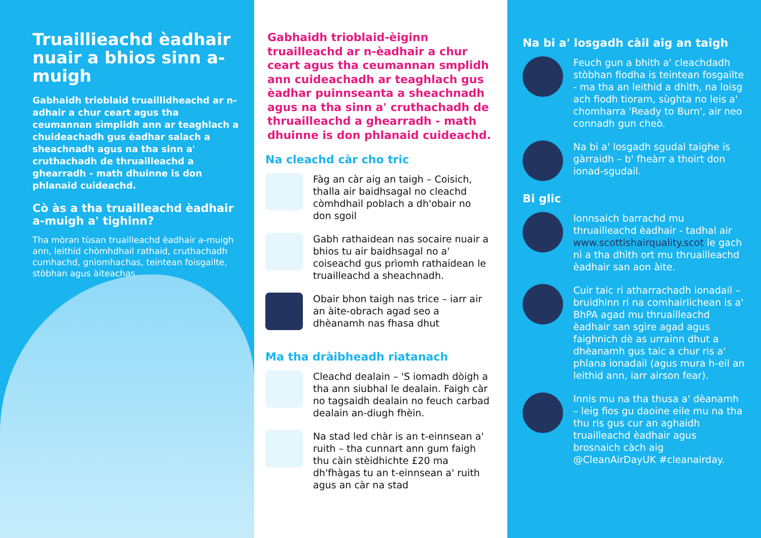Truaillieachd èadhair nuair a bhios sinn a-muigh
Gabhaidh trioblaid truaillidheachd ar n-adhair a chur ceart agus tha ceumannan sìmplidh ann ar teaghlach a chuideachadh gus èadhar salach a sheachnadh agus na tha sinn a' cruthachadh de thruailleachd a ghearradh - math dhuinne is don phlanaid cuideachd.
Cò às a tha truailleachd èadhair a-muigh a' tighinn?
Tha mòran tùsan truailleachd èadhair a-muigh ann, leithid chòmhdhail rathaid, cruthachadh cumhachd, gnìomhachas, teintean foisgailte, stòbhan agus àiteachas.
Gabhaidh trioblaid-èiginn truailleachd ar n-èadhair a chur ceart agus tha ceumannan smplidh ann cuideachadh ar teaghlach gus èadhar puinnseanta a sheachnadh agus na tha sinn a' cruthachadh de thruailleachd a ghearradh - math dhuinne is don phlanaid cuideachd.
Na cleachd càr cho tric
Fàg an càr aig an taigh – Coisich, thalla air baidhsagal no cleachd còmhdhail poblach a dh'obair no don sgoil
Gabh rathaidean nas socaire nuair a bhios tu air baidhsagal no a' coiseachd gus prìomh rathaidean le truailleachd a sheachnadh.
Obair bhon taigh nas trice – iarr air an àite-obrach agad seo a dhèanamh nas fhasa dhut
Ma tha dràibheadh riatanach
Cleachd dealain – 'S iomadh dòigh a tha ann siubhal le dealain. Faigh càr no tagsaidh dealain no feuch carbad dealain an-diugh fhèin.
Na stad led chàr is an t-einnsean a' ruith – tha cunnart ann gum faigh thu càin stèidhichte £20 ma dh'fhàgas tu an t-einnsean a' ruith agus an càr na stad
Na bi a' losgadh càil aig an taigh
Feuch gun a bhith a' cleachdadh stòbhan fiodha is teintean fosgailte - ma tha an leithid a dhìth, na loisg ach fiodh tioram, sùghta no leis a' chomharra 'Ready to Burn', air neo connadh gun cheò.
Na bi a' losgadh sgudal taighe is gàrraidh – b' fheàrr a thoirt don ionad-sgudail.
Bi glic
Ionnsaich barrachd mu thruailleachd èadhair - tadhal air www.scottishairquality.scot le gach nì a tha dhìth ort mu thruailleachd èadhair san aon àite.
Cuir taic ri atharrachadh ionadail – bruidhinn ri na comhairlichean is a' BhPA agad mu thruailleachd èadhair san sgìre agad agus faighnich dè as urrainn dhut a dhèanamh gus taic a chur ris a' phlana ionadail (agus mura h-eil an leithid ann, iarr airson fear).
Innis mu na tha thusa a' dèanamh – leig fios gu daoine eile mu na tha thu ris gus cur an aghaidh truailleachd èadhair agus brosnaich càch aig @CleanAirDayUK #cleanairday.